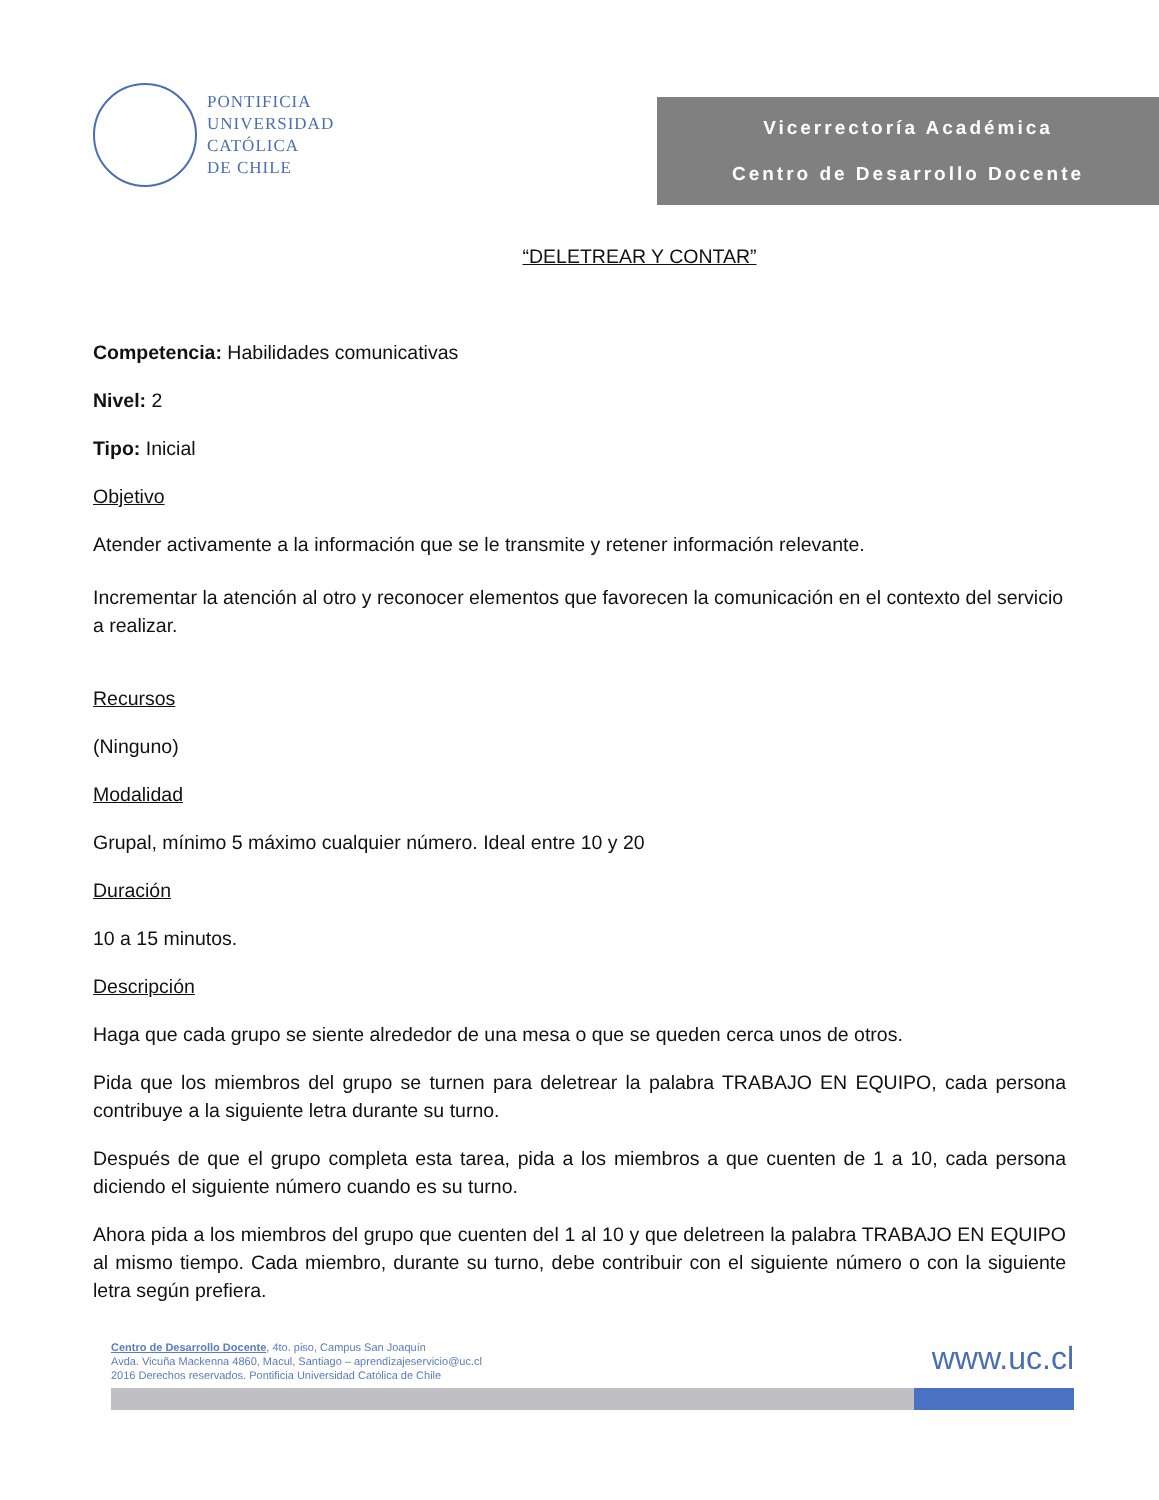PONTIFICIA
UNIVERSIDAD
CATÓLICA
DE CHILE
Vicerrectoría Académica
Centro de Desarrollo Docente
“DELETREAR Y CONTAR”
Competencia: Habilidades comunicativas
Nivel: 2
Tipo: Inicial
Objetivo
Atender activamente a la información que se le transmite y retener información relevante.
Incrementar la atención al otro y reconocer elementos que favorecen la comunicación en el contexto del servicio a realizar.
Recursos
(Ninguno)
Modalidad
Grupal, mínimo 5 máximo cualquier número. Ideal entre 10 y 20
Duración
10 a 15 minutos.
Descripción
Haga que cada grupo se siente alrededor de una mesa o que se queden cerca unos de otros.
Pida que los miembros del grupo se turnen para deletrear la palabra TRABAJO EN EQUIPO, cada persona contribuye a la siguiente letra durante su turno.
Después de que el grupo completa esta tarea, pida a los miembros a que cuenten de 1 a 10, cada persona diciendo el siguiente número cuando es su turno.
Ahora pida a los miembros del grupo que cuenten del 1 al 10 y que deletreen la palabra TRABAJO EN EQUIPO al mismo tiempo. Cada miembro, durante su turno, debe contribuir con el siguiente número o con la siguiente letra según prefiera.
www.uc.cl
Centro de Desarrollo Docente, 4to. piso, Campus San Joaquín
Avda. Vicuña Mackenna 4860, Macul, Santiago – aprendizajeservicio@uc.cl
2016 Derechos reservados. Pontificia Universidad Católica de Chile